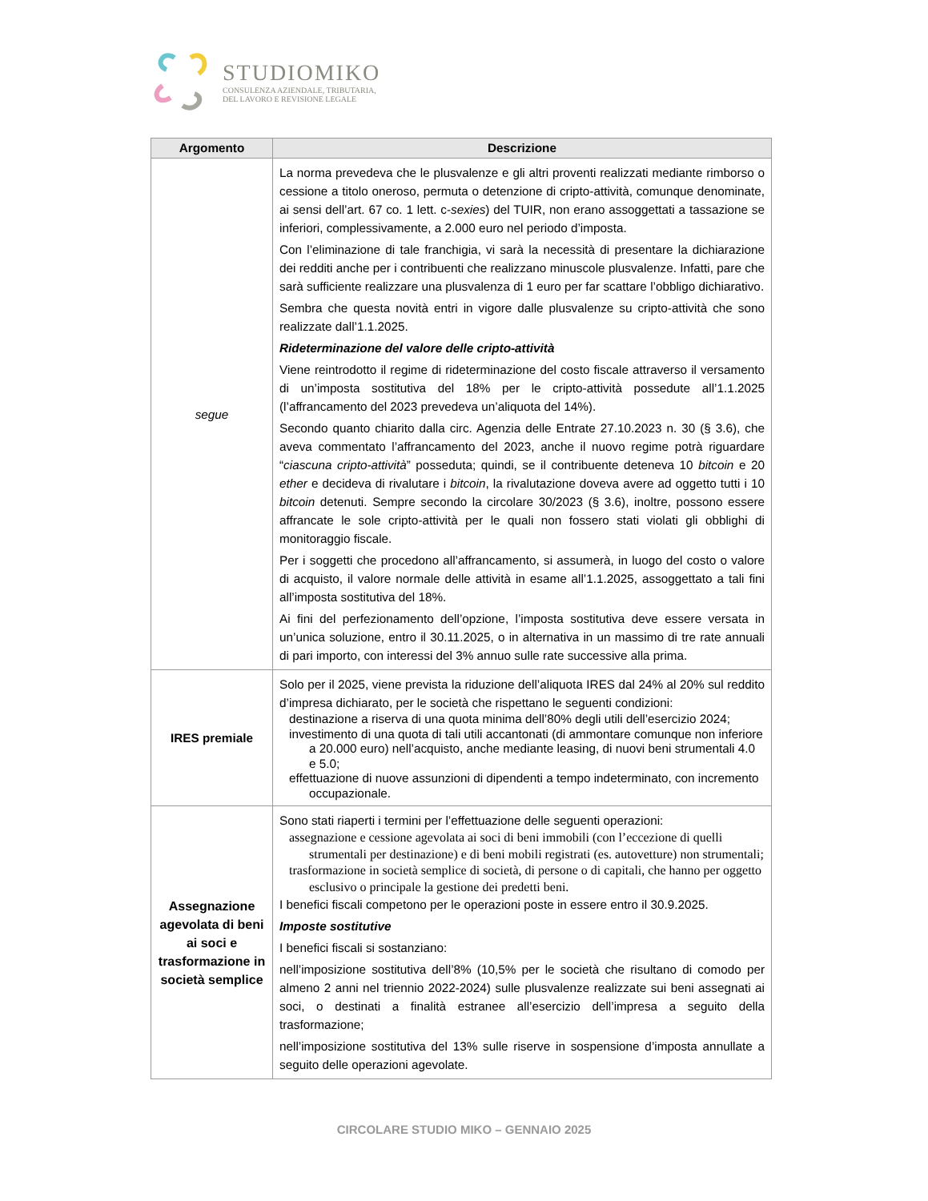STUDIOMIKO
CONSULENZA AZIENDALE, TRIBUTARIA,
DEL LAVORO E REVISIONE LEGALE
| Argomento | Descrizione |
| --- | --- |
| segue | La norma prevedeva che le plusvalenze e gli altri proventi realizzati mediante rimborso o cessione a titolo oneroso, permuta o detenzione di cripto-attività, comunque denominate, ai sensi dell’art. 67 co. 1 lett. c- sexies ) del TUIR, non erano assoggettati a tassazione se inferiori, complessivamente, a 2.000 euro nel periodo d’imposta. Con l’eliminazione di tale franchigia, vi sarà la necessità di presentare la dichiarazione dei redditi anche per i contribuenti che realizzano minuscole plusvalenze. Infatti, pare che sarà sufficiente realizzare una plusvalenza di 1 euro per far scattare l’obbligo dichiarativo. Sembra che questa novità entri in vigore dalle plusvalenze su cripto-attività che sono realizzate dall’1.1.2025. Rideterminazione del valore delle cripto-attività Viene reintrodotto il regime di rideterminazione del costo fiscale attraverso il versamento di un’imposta sostitutiva del 18% per le cripto-attività possedute all’1.1.2025 (l’affrancamento del 2023 prevedeva un’aliquota del 14%). Secondo quanto chiarito dalla circ. Agenzia delle Entrate 27.10.2023 n. 30 (§ 3.6), che aveva commentato l’affrancamento del 2023, anche il nuovo regime potrà riguardare “ ciascuna cripto-attività ” posseduta; quindi, se il contribuente deteneva 10 bitcoin e 20 ether e decideva di rivalutare i bitcoin , la rivalutazione doveva avere ad oggetto tutti i 10 bitcoin detenuti. Sempre secondo la circolare 30/2023 (§ 3.6), inoltre, possono essere affrancate le sole cripto-attività per le quali non fossero stati violati gli obblighi di monitoraggio fiscale. Per i soggetti che procedono all’affrancamento, si assumerà, in luogo del costo o valore di acquisto, il valore normale delle attività in esame all’1.1.2025, assoggettato a tali fini all’imposta sostitutiva del 18%. Ai fini del perfezionamento dell’opzione, l’imposta sostitutiva deve essere versata in un’unica soluzione, entro il 30.11.2025, o in alternativa in un massimo di tre rate annuali di pari importo, con interessi del 3% annuo sulle rate successive alla prima. |
| IRES premiale | Solo per il 2025, viene prevista la riduzione dell’aliquota IRES dal 24% al 20% sul reddito d’impresa dichiarato, per le società che rispettano le seguenti condizioni: destinazione a riserva di una quota minima dell’80% degli utili dell’esercizio 2024; investimento di una quota di tali utili accantonati (di ammontare comunque non inferiore a 20.000 euro) nell’acquisto, anche mediante leasing, di nuovi beni strumentali 4.0 e 5.0; effettuazione di nuove assunzioni di dipendenti a tempo indeterminato, con incremento occupazionale. |
| Assegnazione agevolata di beni ai soci e trasformazione in società semplice | Sono stati riaperti i termini per l’effettuazione delle seguenti operazioni: assegnazione e cessione agevolata ai soci di beni immobili (con l’eccezione di quelli strumentali per destinazione) e di beni mobili registrati (es. autovetture) non strumentali; trasformazione in società semplice di società, di persone o di capitali, che hanno per oggetto esclusivo o principale la gestione dei predetti beni. I benefici fiscali competono per le operazioni poste in essere entro il 30.9.2025. Imposte sostitutive I benefici fiscali si sostanziano: nell’imposizione sostitutiva dell’8% (10,5% per le società che risultano di comodo per almeno 2 anni nel triennio 2022-2024) sulle plusvalenze realizzate sui beni assegnati ai soci, o destinati a finalità estranee all’esercizio dell’impresa a seguito della trasformazione; nell’imposizione sostitutiva del 13% sulle riserve in sospensione d’imposta annullate a seguito delle operazioni agevolate. |
CIRCOLARE STUDIO MIKO – GENNAIO 2025